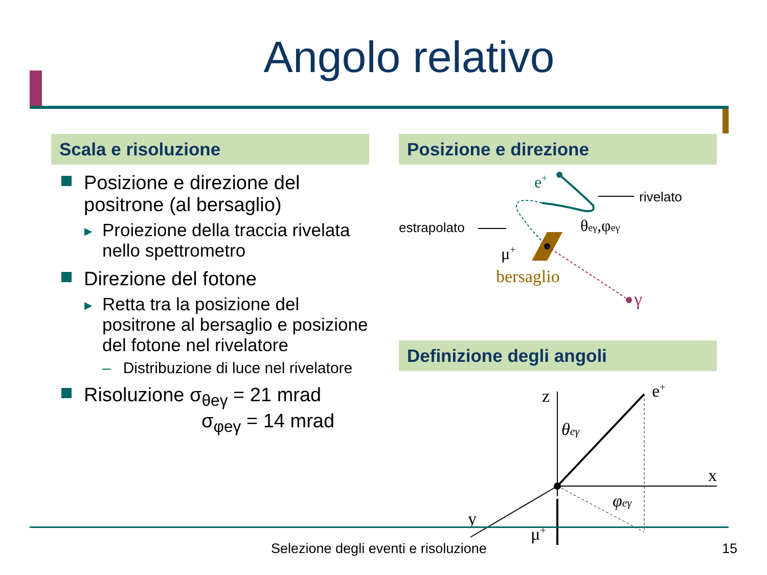Angolo relativo
Scala e risoluzione
Posizione e direzione del positrone (al bersaglio)
▶ Proiezione della traccia rivelata nello spettrometro
Direzione del fotone
▶ Retta tra la posizione del positrone al bersaglio e posizione del fotone nel rivelatore
– Distribuzione di luce nel rivelatore
Risoluzione σ<sub>θeγ</sub> = 21 mrad
σ<sub>φeγ</sub> = 14 mrad
Posizione e direzione
e+
rivelato
estrapolato
γ
μ+
bersaglio
θeγ,φeγ
Definizione degli angoli
z
e+
x
y
μ+
θeγ
φeγ
Selezione degli eventi e risoluzione 15